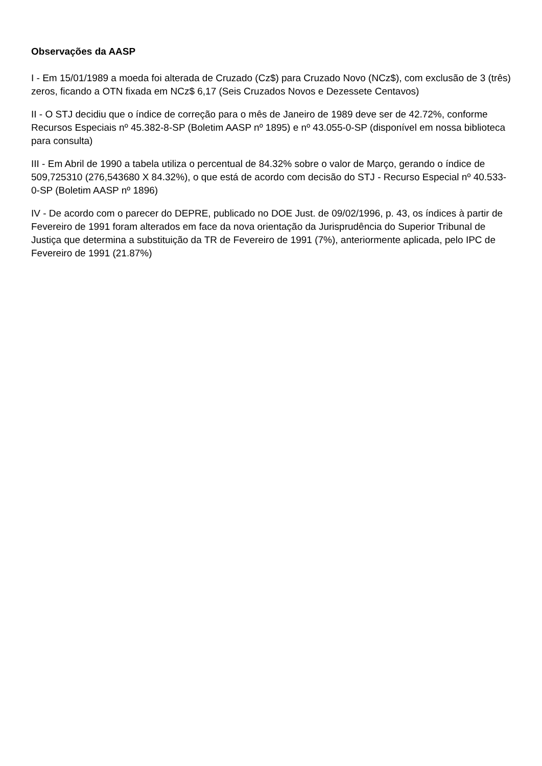Observações da AASP
I - Em 15/01/1989 a moeda foi alterada de Cruzado (Cz$) para Cruzado Novo (NCz$), com exclusão de 3 (três) zeros, ficando a OTN fixada em NCz$ 6,17 (Seis Cruzados Novos e Dezessete Centavos)
II - O STJ decidiu que o índice de correção para o mês de Janeiro de 1989 deve ser de 42.72%, conforme Recursos Especiais nº 45.382-8-SP (Boletim AASP nº 1895) e nº 43.055-0-SP (disponível em nossa biblioteca para consulta)
III - Em Abril de 1990 a tabela utiliza o percentual de 84.32% sobre o valor de Março, gerando o índice de 509,725310 (276,543680 X 84.32%), o que está de acordo com decisão do STJ - Recurso Especial nº 40.533-0-SP (Boletim AASP nº 1896)
IV - De acordo com o parecer do DEPRE, publicado no DOE Just. de 09/02/1996, p. 43, os índices à partir de Fevereiro de 1991 foram alterados em face da nova orientação da Jurisprudência do Superior Tribunal de Justiça que determina a substituição da TR de Fevereiro de 1991 (7%), anteriormente aplicada, pelo IPC de Fevereiro de 1991 (21.87%)